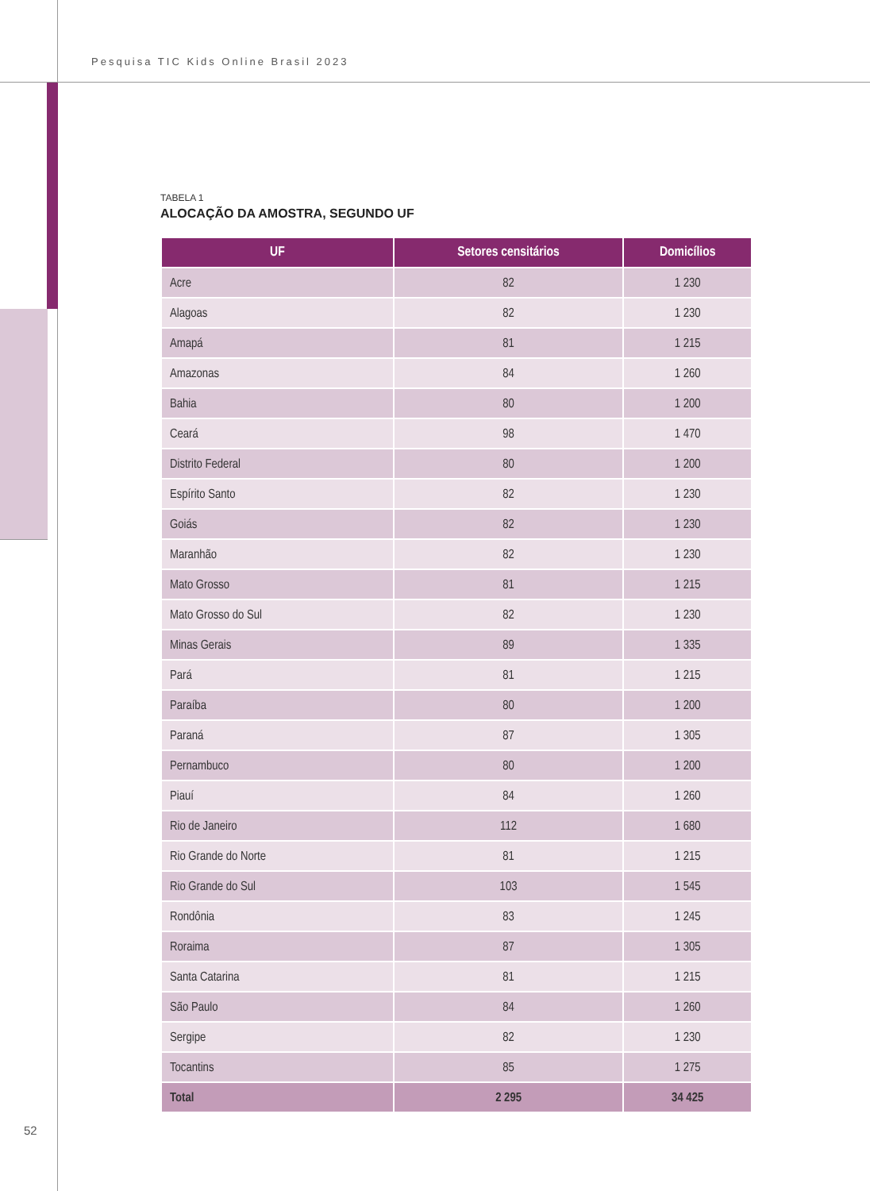Pesquisa TIC Kids Online Brasil 2023
TABELA 1
ALOCAÇÃO DA AMOSTRA, SEGUNDO UF
| UF | Setores censitários | Domicílios |
| --- | --- | --- |
| Acre | 82 | 1 230 |
| Alagoas | 82 | 1 230 |
| Amapá | 81 | 1 215 |
| Amazonas | 84 | 1 260 |
| Bahia | 80 | 1 200 |
| Ceará | 98 | 1 470 |
| Distrito Federal | 80 | 1 200 |
| Espírito Santo | 82 | 1 230 |
| Goiás | 82 | 1 230 |
| Maranhão | 82 | 1 230 |
| Mato Grosso | 81 | 1 215 |
| Mato Grosso do Sul | 82 | 1 230 |
| Minas Gerais | 89 | 1 335 |
| Pará | 81 | 1 215 |
| Paraíba | 80 | 1 200 |
| Paraná | 87 | 1 305 |
| Pernambuco | 80 | 1 200 |
| Piauí | 84 | 1 260 |
| Rio de Janeiro | 112 | 1 680 |
| Rio Grande do Norte | 81 | 1 215 |
| Rio Grande do Sul | 103 | 1 545 |
| Rondônia | 83 | 1 245 |
| Roraima | 87 | 1 305 |
| Santa Catarina | 81 | 1 215 |
| São Paulo | 84 | 1 260 |
| Sergipe | 82 | 1 230 |
| Tocantins | 85 | 1 275 |
| Total | 2 295 | 34 425 |
52